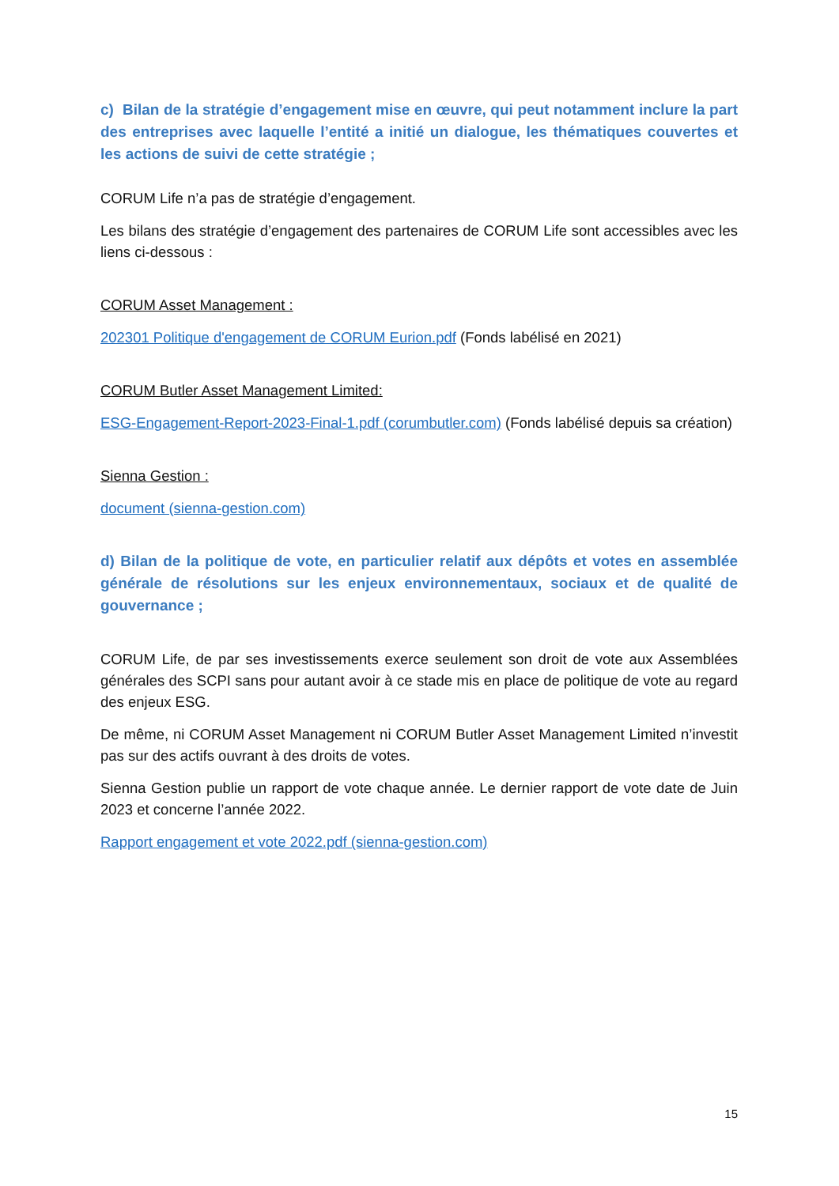c) Bilan de la stratégie d’engagement mise en œuvre, qui peut notamment inclure la part des entreprises avec laquelle l’entité a initié un dialogue, les thématiques couvertes et les actions de suivi de cette stratégie ;
CORUM Life n’a pas de stratégie d’engagement.
Les bilans des stratégie d’engagement des partenaires de CORUM Life sont accessibles avec les liens ci-dessous :
CORUM Asset Management :
202301 Politique d'engagement de CORUM Eurion.pdf (Fonds labélisé en 2021)
CORUM Butler Asset Management Limited:
ESG-Engagement-Report-2023-Final-1.pdf (corumbutler.com) (Fonds labélisé depuis sa création)
Sienna Gestion :
document (sienna-gestion.com)
d) Bilan de la politique de vote, en particulier relatif aux dépôts et votes en assemblée générale de résolutions sur les enjeux environnementaux, sociaux et de qualité de gouvernance ;
CORUM Life, de par ses investissements exerce seulement son droit de vote aux Assemblées générales des SCPI sans pour autant avoir à ce stade mis en place de politique de vote au regard des enjeux ESG.
De même, ni CORUM Asset Management ni CORUM Butler Asset Management Limited n’investit pas sur des actifs ouvrant à des droits de votes.
Sienna Gestion publie un rapport de vote chaque année. Le dernier rapport de vote date de Juin 2023 et concerne l’année 2022.
Rapport engagement et vote 2022.pdf (sienna-gestion.com)
15